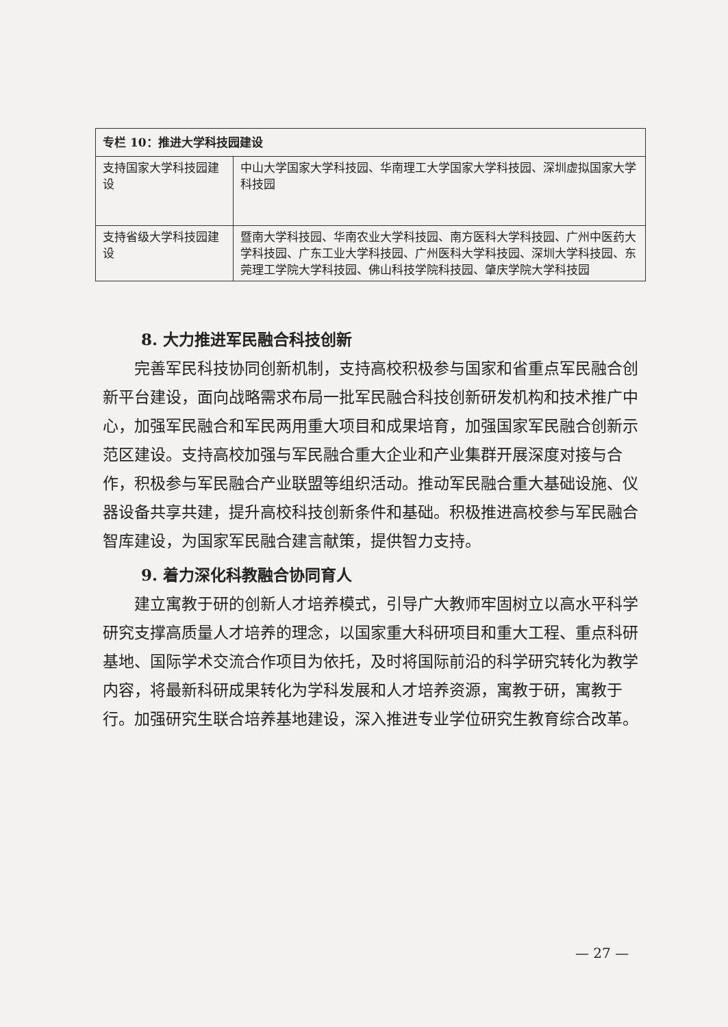| 专栏 10：推进大学科技园建设 | |
| --- | --- |
| 支持国家大学科技园建设 | 中山大学国家大学科技园、华南理工大学国家大学科技园、深圳虚拟国家大学科技园 |
| 支持省级大学科技园建设 | 暨南大学科技园、华南农业大学科技园、南方医科大学科技园、广州中医药大学科技园、广东工业大学科技园、广州医科大学科技园、深圳大学科技园、东莞理工学院大学科技园、佛山科技学院科技园、肇庆学院大学科技园 |
8. 大力推进军民融合科技创新
完善军民科技协同创新机制，支持高校积极参与国家和省重点军民融合创新平台建设，面向战略需求布局一批军民融合科技创新研发机构和技术推广中心，加强军民融合和军民两用重大项目和成果培育，加强国家军民融合创新示范区建设。支持高校加强与军民融合重大企业和产业集群开展深度对接与合作，积极参与军民融合产业联盟等组织活动。推动军民融合重大基础设施、仪器设备共享共建，提升高校科技创新条件和基础。积极推进高校参与军民融合智库建设，为国家军民融合建言献策，提供智力支持。
9. 着力深化科教融合协同育人
建立寓教于研的创新人才培养模式，引导广大教师牢固树立以高水平科学研究支撑高质量人才培养的理念，以国家重大科研项目和重大工程、重点科研基地、国际学术交流合作项目为依托，及时将国际前沿的科学研究转化为教学内容，将最新科研成果转化为学科发展和人才培养资源，寓教于研，寓教于行。加强研究生联合培养基地建设，深入推进专业学位研究生教育综合改革。
— 27 —